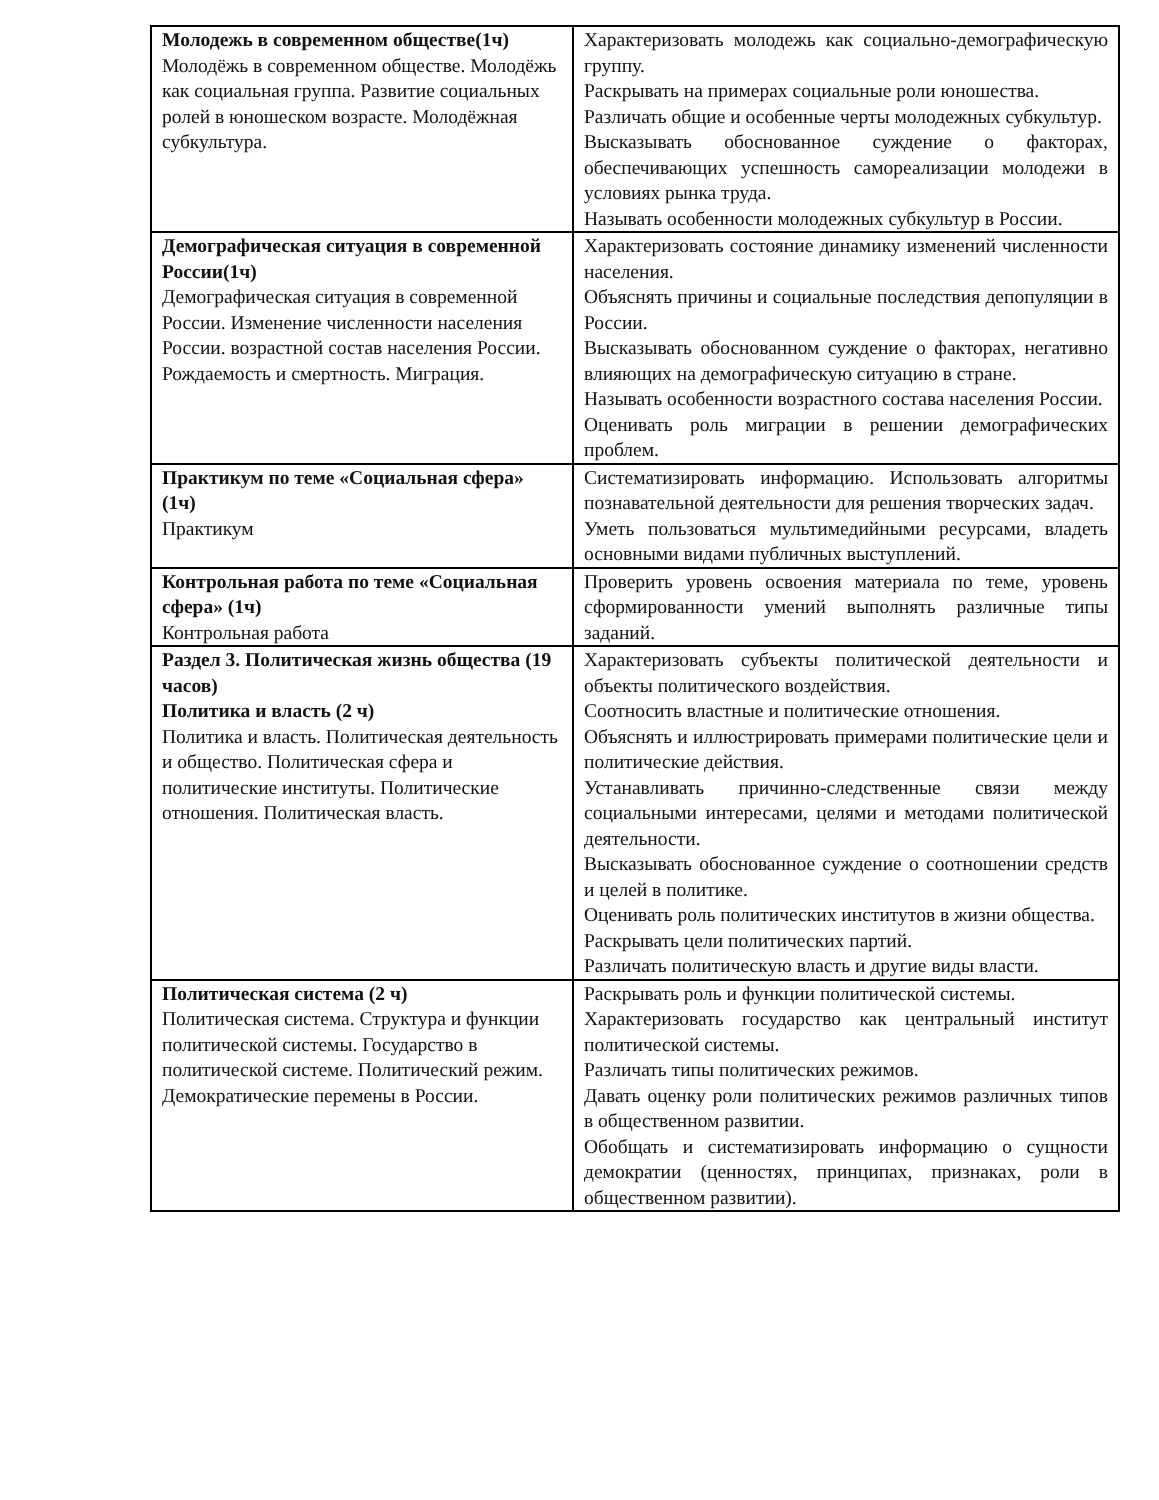| Молодежь в современном обществе(1ч) Молодёжь в современном обществе. Молодёжь как социальная группа. Развитие социальных ролей в юношеском возрасте. Молодёжная субкультура. | Характеризовать молодежь как социально-демографическую группу. Раскрывать на примерах социальные роли юношества. Различать общие и особенные черты молодежных субкультур. Высказывать обоснованное суждение о факторах, обеспечивающих успешность самореализации молодежи в условиях рынка труда. Называть особенности молодежных субкультур в России. |
| Демографическая ситуация в современной России(1ч) Демографическая ситуация в современной России. Изменение численности населения России. возрастной состав населения России. Рождаемость и смертность. Миграция. | Характеризовать состояние динамику изменений численности населения. Объяснять причины и социальные последствия депопуляции в России. Высказывать обоснованном суждение о факторах, негативно влияющих на демографическую ситуацию в стране. Называть особенности возрастного состава населения России. Оценивать роль миграции в решении демографических проблем. |
| Практикум по теме «Социальная сфера» (1ч) Практикум | Систематизировать информацию. Использовать алгоритмы познавательной деятельности для решения творческих задач. Уметь пользоваться мультимедийными ресурсами, владеть основными видами публичных выступлений. |
| Контрольная работа по теме «Социальная сфера» (1ч) Контрольная работа | Проверить уровень освоения материала по теме, уровень сформированности умений выполнять различные типы заданий. |
| Раздел 3. Политическая жизнь общества (19 часов) Политика и власть (2 ч) Политика и власть. Политическая деятельность и общество. Политическая сфера и политические институты. Политические отношения. Политическая власть. | Характеризовать субъекты политической деятельности и объекты политического воздействия. Соотносить властные и политические отношения. Объяснять и иллюстрировать примерами политические цели и политические действия. Устанавливать причинно-следственные связи между социальными интересами, целями и методами политической деятельности. Высказывать обоснованное суждение о соотношении средств и целей в политике. Оценивать роль политических институтов в жизни общества. Раскрывать цели политических партий. Различать политическую власть и другие виды власти. |
| Политическая система (2 ч) Политическая система. Структура и функции политической системы. Государство в политической системе. Политический режим. Демократические перемены в России. | Раскрывать роль и функции политической системы. Характеризовать государство как центральный институт политической системы. Различать типы политических режимов. Давать оценку роли политических режимов различных типов в общественном развитии. Обобщать и систематизировать информацию о сущности демократии (ценностях, принципах, признаках, роли в общественном развитии). |